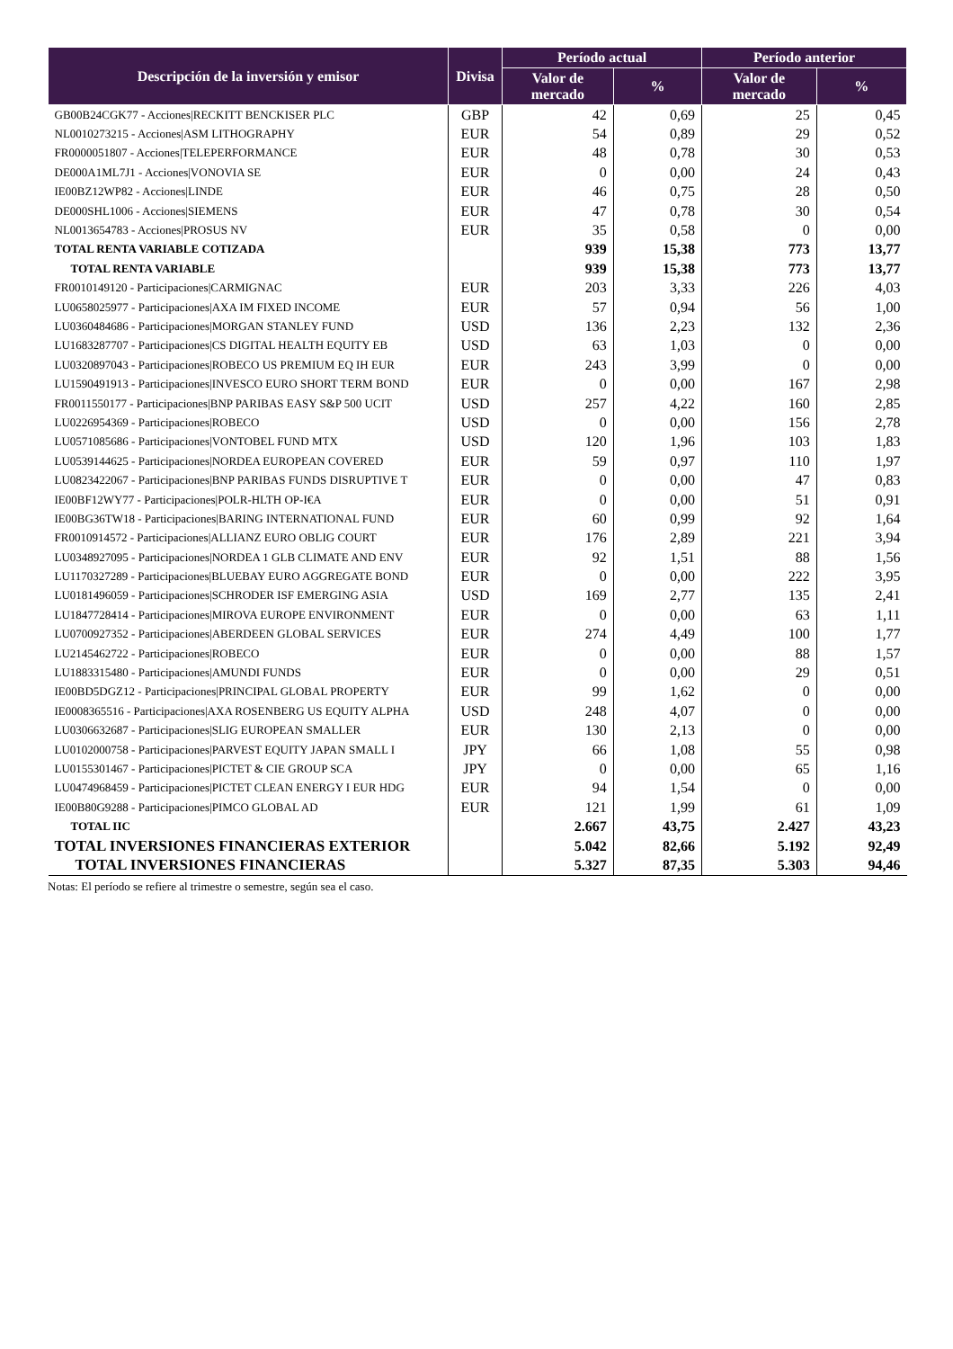| Descripción de la inversión y emisor | Divisa | Período actual | | Período anterior | |
| --- | --- | --- | --- | --- | --- |
| | | Valor de mercado | % | Valor de mercado | % |
| GB00B24CGK77 - Acciones/RECKITT BENCKISER PLC | GBP | 42 | 0,69 | 25 | 0,45 |
| NL0010273215 - Acciones/ASM LITHOGRAPHY | EUR | 54 | 0,89 | 29 | 0,52 |
| FR0000051807 - Acciones/TELEPERFORMANCE | EUR | 48 | 0,78 | 30 | 0,53 |
| DE000A1ML7J1 - Acciones/VONOVIA SE | EUR | 0 | 0,00 | 24 | 0,43 |
| IE00BZ12WP82 - Acciones/LINDE | EUR | 46 | 0,75 | 28 | 0,50 |
| DE000SHL1006 - Acciones/SIEMENS | EUR | 47 | 0,78 | 30 | 0,54 |
| NL0013654783 - Acciones/PROSUS NV | EUR | 35 | 0,58 | 0 | 0,00 |
| TOTAL RENTA VARIABLE COTIZADA | | 939 | 15,38 | 773 | 13,77 |
| TOTAL RENTA VARIABLE | | 939 | 15,38 | 773 | 13,77 |
| FR0010149120 - Participaciones/CARMIGNAC | EUR | 203 | 3,33 | 226 | 4,03 |
| LU0658025977 - Participaciones/AXA IM FIXED INCOME | EUR | 57 | 0,94 | 56 | 1,00 |
| LU0360484686 - Participaciones/MORGAN STANLEY FUND | USD | 136 | 2,23 | 132 | 2,36 |
| LU1683287707 - Participaciones/CS DIGITAL HEALTH EQUITY EB | USD | 63 | 1,03 | 0 | 0,00 |
| LU0320897043 - Participaciones/ROBECO US PREMIUM EQ IH EUR | EUR | 243 | 3,99 | 0 | 0,00 |
| LU1590491913 - Participaciones/INVESCO EURO SHORT TERM BOND | EUR | 0 | 0,00 | 167 | 2,98 |
| FR0011550177 - Participaciones/BNP PARIBAS EASY S&P 500 UCIT | USD | 257 | 4,22 | 160 | 2,85 |
| LU0226954369 - Participaciones/ROBECO | USD | 0 | 0,00 | 156 | 2,78 |
| LU0571085686 - Participaciones/VONTOBEL FUND MTX | USD | 120 | 1,96 | 103 | 1,83 |
| LU0539144625 - Participaciones/NORDEA EUROPEAN COVERED | EUR | 59 | 0,97 | 110 | 1,97 |
| LU0823422067 - Participaciones/BNP PARIBAS FUNDS DISRUPTIVE T | EUR | 0 | 0,00 | 47 | 0,83 |
| IE00BF12WY77 - Participaciones/POLR-HLTH OP-I€A | EUR | 0 | 0,00 | 51 | 0,91 |
| IE00BG36TW18 - Participaciones/BARING INTERNATIONAL FUND | EUR | 60 | 0,99 | 92 | 1,64 |
| FR0010914572 - Participaciones/ALLIANZ EURO OBLIG COURT | EUR | 176 | 2,89 | 221 | 3,94 |
| LU0348927095 - Participaciones/NORDEA 1 GLB CLIMATE AND ENV | EUR | 92 | 1,51 | 88 | 1,56 |
| LU1170327289 - Participaciones/BLUEBAY EURO AGGREGATE BOND | EUR | 0 | 0,00 | 222 | 3,95 |
| LU0181496059 - Participaciones/SCHRODER ISF EMERGING ASIA | USD | 169 | 2,77 | 135 | 2,41 |
| LU1847728414 - Participaciones/MIROVA EUROPE ENVIRONMENT | EUR | 0 | 0,00 | 63 | 1,11 |
| LU0700927352 - Participaciones/ABERDEEN GLOBAL SERVICES | EUR | 274 | 4,49 | 100 | 1,77 |
| LU2145462722 - Participaciones/ROBECO | EUR | 0 | 0,00 | 88 | 1,57 |
| LU1883315480 - Participaciones/AMUNDI FUNDS | EUR | 0 | 0,00 | 29 | 0,51 |
| IE00BD5DGZ12 - Participaciones/PRINCIPAL GLOBAL PROPERTY | EUR | 99 | 1,62 | 0 | 0,00 |
| IE0008365516 - Participaciones/AXA ROSENBERG US EQUITY ALPHA | USD | 248 | 4,07 | 0 | 0,00 |
| LU0306632687 - Participaciones/SLIG EUROPEAN SMALLER | EUR | 130 | 2,13 | 0 | 0,00 |
| LU0102000758 - Participaciones/PARVEST EQUITY JAPAN SMALL I | JPY | 66 | 1,08 | 55 | 0,98 |
| LU0155301467 - Participaciones/PICTET & CIE GROUP SCA | JPY | 0 | 0,00 | 65 | 1,16 |
| LU0474968459 - Participaciones/PICTET CLEAN ENERGY I EUR HDG | EUR | 94 | 1,54 | 0 | 0,00 |
| IE00B80G9288 - Participaciones/PIMCO GLOBAL AD | EUR | 121 | 1,99 | 61 | 1,09 |
| TOTAL IIC | | 2.667 | 43,75 | 2.427 | 43,23 |
| TOTAL INVERSIONES FINANCIERAS EXTERIOR | | 5.042 | 82,66 | 5.192 | 92,49 |
| TOTAL INVERSIONES FINANCIERAS | | 5.327 | 87,35 | 5.303 | 94,46 |
Notas: El período se refiere al trimestre o semestre, según sea el caso.